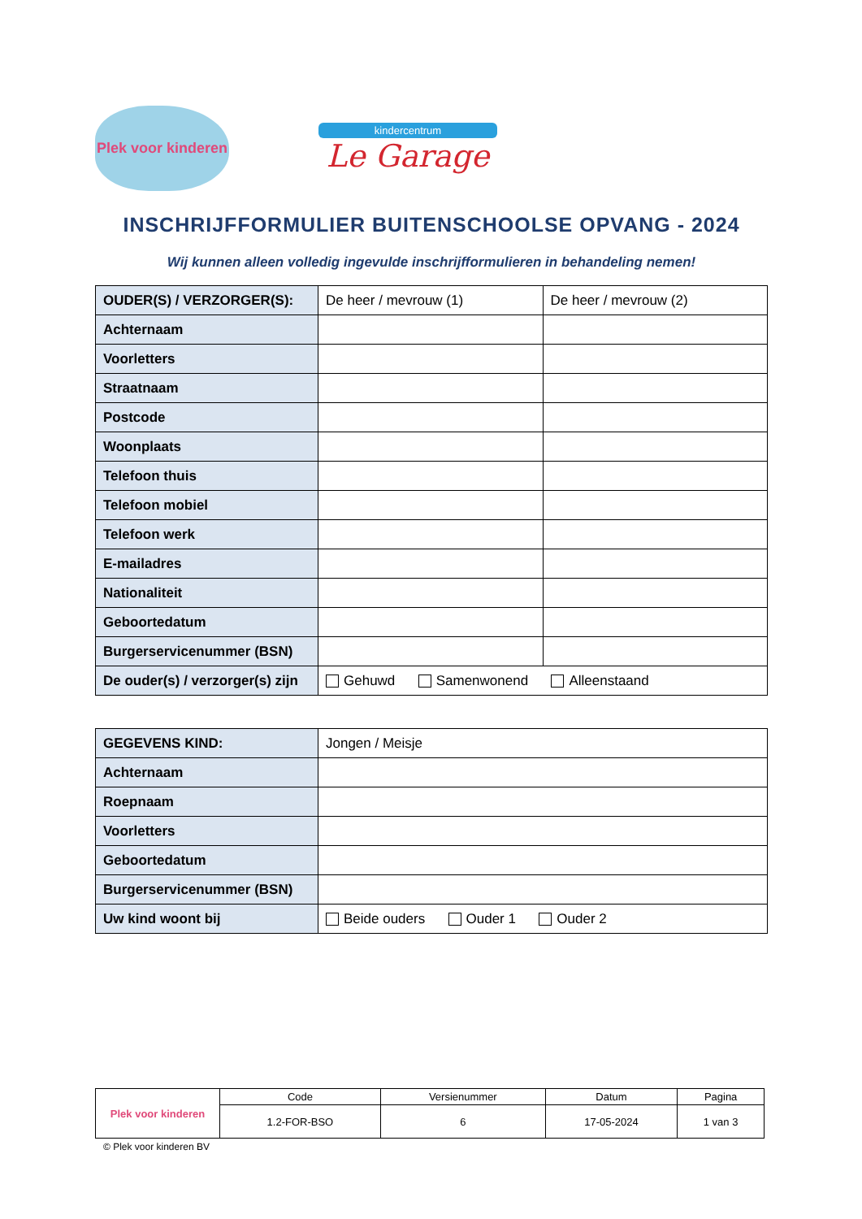Plek voor kinderen
kindercentrum
Le Garage
INSCHRIJFFORMULIER BUITENSCHOOLSE OPVANG - 2024
Wij kunnen alleen volledig ingevulde inschrijfformulieren in behandeling nemen!
| OUDER(S) / VERZORGER(S): | De heer / mevrouw (1) | De heer / mevrouw (2) |
| Achternaam | | |
| Voorletters | | |
| Straatnaam | | |
| Postcode | | |
| Woonplaats | | |
| Telefoon thuis | | |
| Telefoon mobiel | | |
| Telefoon werk | | |
| E-mailadres | | |
| Nationaliteit | | |
| Geboortedatum | | |
| Burgerservicenummer (BSN) | | |
| De ouder(s) / verzorger(s) zijn | Gehuwd Samenwonend Alleenstaand | |
| GEGEVENS KIND: | Jongen / Meisje |
| Achternaam | |
| Roepnaam | |
| Voorletters | |
| Geboortedatum | |
| Burgerservicenummer (BSN) | |
| Uw kind woont bij | Beide ouders Ouder 1 Ouder 2 |
| Plek voor kinderen | Code | Versienummer | Datum | Pagina |
| | 1.2-FOR-BSO | 6 | 17-05-2024 | 1 van 3 |
© Plek voor kinderen BV